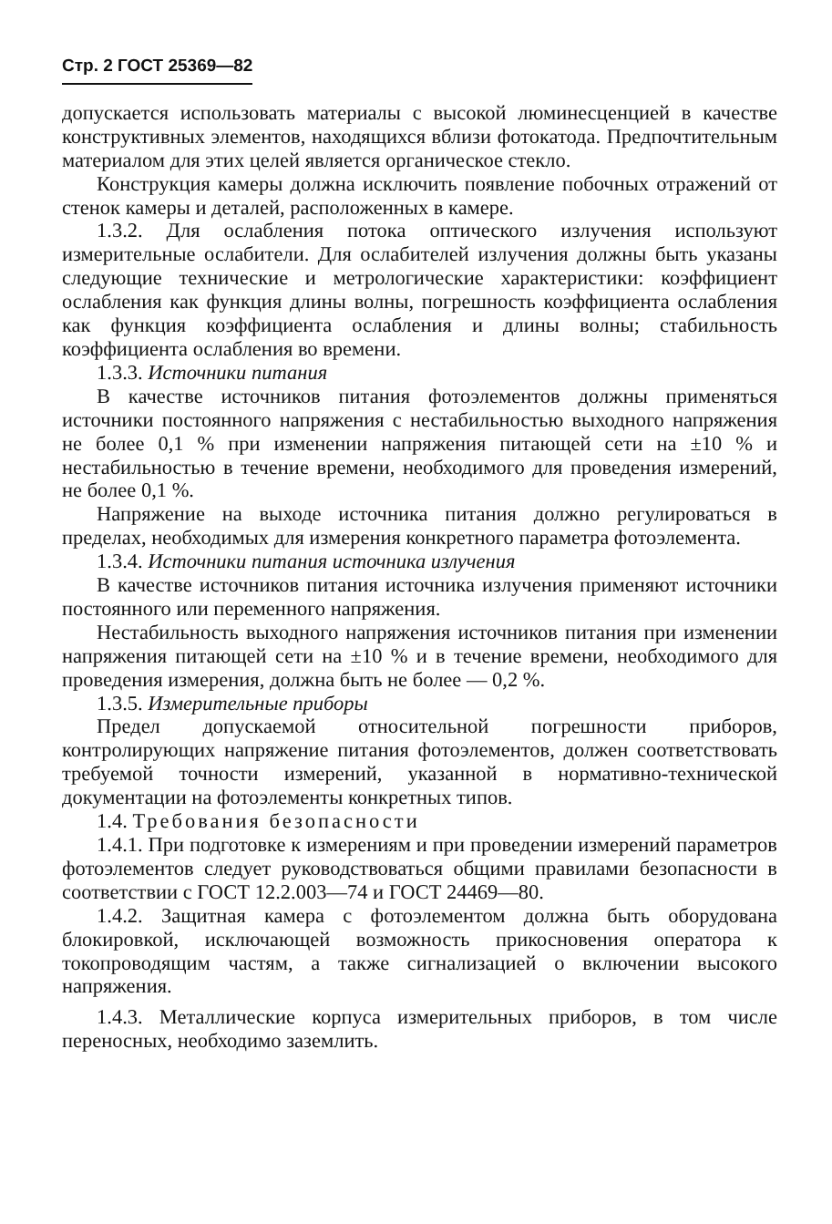Стр. 2 ГОСТ 25369—82
допускается использовать материалы с высокой люминесценцией в качестве конструктивных элементов, находящихся вблизи фотокатода. Предпочтительным материалом для этих целей является органическое стекло.
Конструкция камеры должна исключить появление побочных отражений от стенок камеры и деталей, расположенных в камере.
1.3.2. Для ослабления потока оптического излучения используют измерительные ослабители. Для ослабителей излучения должны быть указаны следующие технические и метрологические характеристики: коэффициент ослабления как функция длины волны, погрешность коэффициента ослабления как функция коэффициента ослабления и длины волны; стабильность коэффициента ослабления во времени.
1.3.3. Источники питания
В качестве источников питания фотоэлементов должны применяться источники постоянного напряжения с нестабильностью выходного напряжения не более 0,1 % при изменении напряжения питающей сети на ±10 % и нестабильностью в течение времени, необходимого для проведения измерений, не более 0,1 %.
Напряжение на выходе источника питания должно регулироваться в пределах, необходимых для измерения конкретного параметра фотоэлемента.
1.3.4. Источники питания источника излучения
В качестве источников питания источника излучения применяют источники постоянного или переменного напряжения.
Нестабильность выходного напряжения источников питания при изменении напряжения питающей сети на ±10 % и в течение времени, необходимого для проведения измерения, должна быть не более — 0,2 %.
1.3.5. Измерительные приборы
Предел допускаемой относительной погрешности приборов, контролирующих напряжение питания фотоэлементов, должен соответствовать требуемой точности измерений, указанной в нормативно-технической документации на фотоэлементы конкретных типов.
1.4. Требования безопасности
1.4.1. При подготовке к измерениям и при проведении измерений параметров фотоэлементов следует руководствоваться общими правилами безопасности в соответствии с ГОСТ 12.2.003—74 и ГОСТ 24469—80.
1.4.2. Защитная камера с фотоэлементом должна быть оборудована блокировкой, исключающей возможность прикосновения оператора к токопроводящим частям, а также сигнализацией о включении высокого напряжения.
1.4.3. Металлические корпуса измерительных приборов, в том числе переносных, необходимо заземлить.